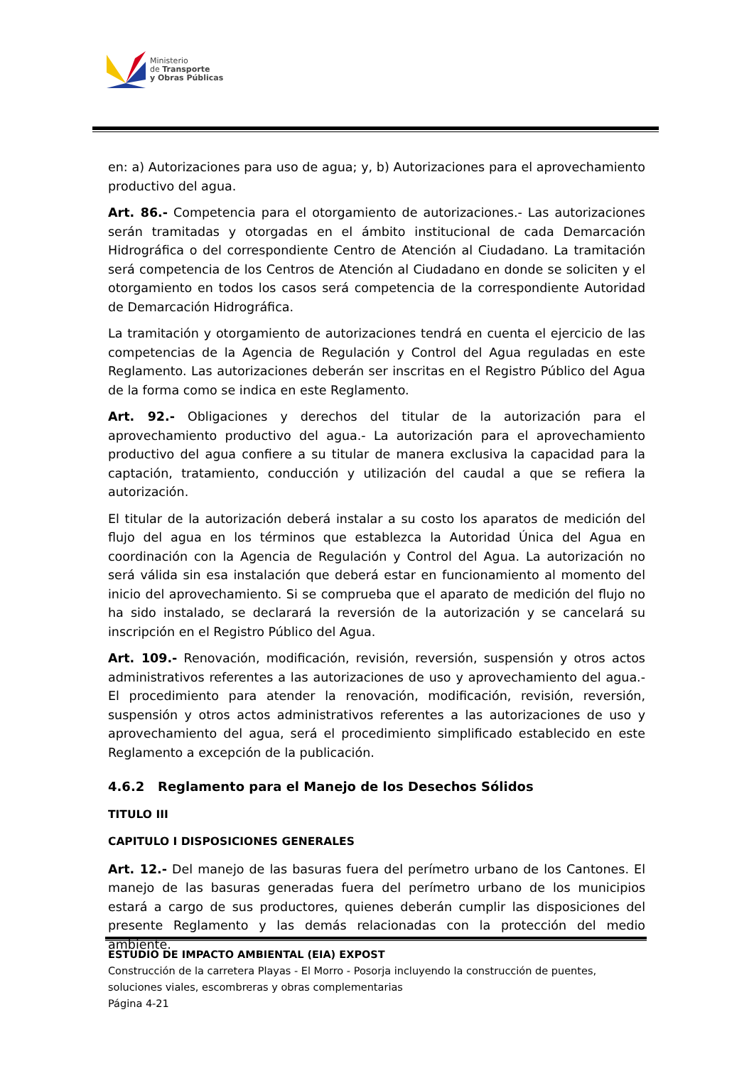Ministerio
de Transporte
y Obras Públicas
en: a) Autorizaciones para uso de agua; y, b) Autorizaciones para el aprovechamiento productivo del agua.
Art. 86.- Competencia para el otorgamiento de autorizaciones.- Las autorizaciones serán tramitadas y otorgadas en el ámbito institucional de cada Demarcación Hidrográfica o del correspondiente Centro de Atención al Ciudadano. La tramitación será competencia de los Centros de Atención al Ciudadano en donde se soliciten y el otorgamiento en todos los casos será competencia de la correspondiente Autoridad de Demarcación Hidrográfica.
La tramitación y otorgamiento de autorizaciones tendrá en cuenta el ejercicio de las competencias de la Agencia de Regulación y Control del Agua reguladas en este Reglamento. Las autorizaciones deberán ser inscritas en el Registro Público del Agua de la forma como se indica en este Reglamento.
Art. 92.- Obligaciones y derechos del titular de la autorización para el aprovechamiento productivo del agua.- La autorización para el aprovechamiento productivo del agua confiere a su titular de manera exclusiva la capacidad para la captación, tratamiento, conducción y utilización del caudal a que se refiera la autorización.
El titular de la autorización deberá instalar a su costo los aparatos de medición del flujo del agua en los términos que establezca la Autoridad Única del Agua en coordinación con la Agencia de Regulación y Control del Agua. La autorización no será válida sin esa instalación que deberá estar en funcionamiento al momento del inicio del aprovechamiento. Si se comprueba que el aparato de medición del flujo no ha sido instalado, se declarará la reversión de la autorización y se cancelará su inscripción en el Registro Público del Agua.
Art. 109.- Renovación, modificación, revisión, reversión, suspensión y otros actos administrativos referentes a las autorizaciones de uso y aprovechamiento del agua.- El procedimiento para atender la renovación, modificación, revisión, reversión, suspensión y otros actos administrativos referentes a las autorizaciones de uso y aprovechamiento del agua, será el procedimiento simplificado establecido en este Reglamento a excepción de la publicación.
4.6.2 Reglamento para el Manejo de los Desechos Sólidos
TITULO III
CAPITULO I DISPOSICIONES GENERALES
Art. 12.- Del manejo de las basuras fuera del perímetro urbano de los Cantones. El manejo de las basuras generadas fuera del perímetro urbano de los municipios estará a cargo de sus productores, quienes deberán cumplir las disposiciones del presente Reglamento y las demás relacionadas con la protección del medio ambiente.
ESTUDIO DE IMPACTO AMBIENTAL (EIA) EXPOST
Construcción de la carretera Playas - El Morro - Posorja incluyendo la construcción de puentes, soluciones viales, escombreras y obras complementarias
Página 4-21